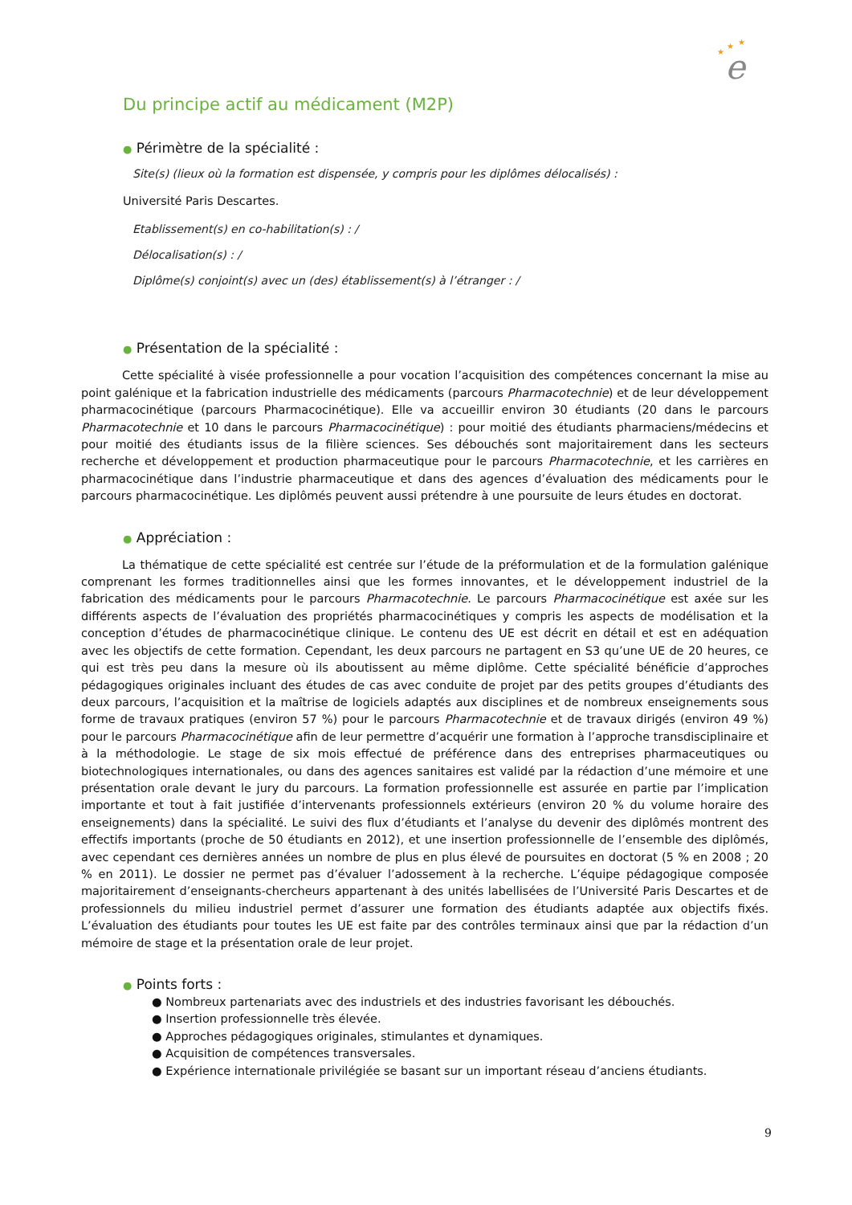★
★
★
e
Du principe actif au médicament (M2P)
● Périmètre de la spécialité :
Site(s) (lieux où la formation est dispensée, y compris pour les diplômes délocalisés) :
Université Paris Descartes.
Etablissement(s) en co-habilitation(s) : /
Délocalisation(s) : /
Diplôme(s) conjoint(s) avec un (des) établissement(s) à l’étranger : /
● Présentation de la spécialité :
Cette spécialité à visée professionnelle a pour vocation l’acquisition des compétences concernant la mise au point galénique et la fabrication industrielle des médicaments (parcours Pharmacotechnie) et de leur développement pharmacocinétique (parcours Pharmacocinétique). Elle va accueillir environ 30 étudiants (20 dans le parcours Pharmacotechnie et 10 dans le parcours Pharmacocinétique) : pour moitié des étudiants pharmaciens/médecins et pour moitié des étudiants issus de la filière sciences. Ses débouchés sont majoritairement dans les secteurs recherche et développement et production pharmaceutique pour le parcours Pharmacotechnie, et les carrières en pharmacocinétique dans l’industrie pharmaceutique et dans des agences d’évaluation des médicaments pour le parcours pharmacocinétique. Les diplômés peuvent aussi prétendre à une poursuite de leurs études en doctorat.
● Appréciation :
La thématique de cette spécialité est centrée sur l’étude de la préformulation et de la formulation galénique comprenant les formes traditionnelles ainsi que les formes innovantes, et le développement industriel de la fabrication des médicaments pour le parcours Pharmacotechnie. Le parcours Pharmacocinétique est axée sur les différents aspects de l’évaluation des propriétés pharmacocinétiques y compris les aspects de modélisation et la conception d’études de pharmacocinétique clinique. Le contenu des UE est décrit en détail et est en adéquation avec les objectifs de cette formation. Cependant, les deux parcours ne partagent en S3 qu’une UE de 20 heures, ce qui est très peu dans la mesure où ils aboutissent au même diplôme. Cette spécialité bénéficie d’approches pédagogiques originales incluant des études de cas avec conduite de projet par des petits groupes d’étudiants des deux parcours, l’acquisition et la maîtrise de logiciels adaptés aux disciplines et de nombreux enseignements sous forme de travaux pratiques (environ 57 %) pour le parcours Pharmacotechnie et de travaux dirigés (environ 49 %) pour le parcours Pharmacocinétique afin de leur permettre d’acquérir une formation à l’approche transdisciplinaire et à la méthodologie. Le stage de six mois effectué de préférence dans des entreprises pharmaceutiques ou biotechnologiques internationales, ou dans des agences sanitaires est validé par la rédaction d’une mémoire et une présentation orale devant le jury du parcours. La formation professionnelle est assurée en partie par l’implication importante et tout à fait justifiée d’intervenants professionnels extérieurs (environ 20 % du volume horaire des enseignements) dans la spécialité. Le suivi des flux d’étudiants et l’analyse du devenir des diplômés montrent des effectifs importants (proche de 50 étudiants en 2012), et une insertion professionnelle de l’ensemble des diplômés, avec cependant ces dernières années un nombre de plus en plus élevé de poursuites en doctorat (5 % en 2008 ; 20 % en 2011). Le dossier ne permet pas d’évaluer l’adossement à la recherche. L’équipe pédagogique composée majoritairement d’enseignants-chercheurs appartenant à des unités labellisées de l’Université Paris Descartes et de professionnels du milieu industriel permet d’assurer une formation des étudiants adaptée aux objectifs fixés. L’évaluation des étudiants pour toutes les UE est faite par des contrôles terminaux ainsi que par la rédaction d’un mémoire de stage et la présentation orale de leur projet.
● Points forts :
● Nombreux partenariats avec des industriels et des industries favorisant les débouchés.
● Insertion professionnelle très élevée.
● Approches pédagogiques originales, stimulantes et dynamiques.
● Acquisition de compétences transversales.
● Expérience internationale privilégiée se basant sur un important réseau d’anciens étudiants.
9